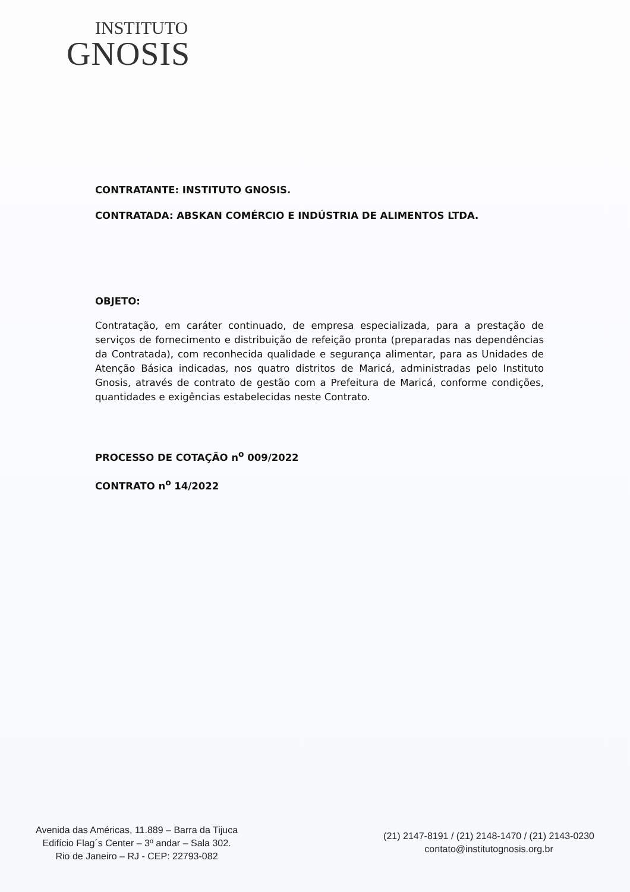INSTITUTO
GNOSIS
CONTRATANTE: INSTITUTO GNOSIS.
CONTRATADA: ABSKAN COMÉRCIO E INDÚSTRIA DE ALIMENTOS LTDA.
OBJETO:
Contratação, em caráter continuado, de empresa especializada, para a prestação de serviços de fornecimento e distribuição de refeição pronta (preparadas nas dependências da Contratada), com reconhecida qualidade e segurança alimentar, para as Unidades de Atenção Básica indicadas, nos quatro distritos de Maricá, administradas pelo Instituto Gnosis, através de contrato de gestão com a Prefeitura de Maricá, conforme condições, quantidades e exigências estabelecidas neste Contrato.
PROCESSO DE COTAÇÃO n<sup>o</sup> 009/2022
CONTRATO n<sup>o</sup> 14/2022
Avenida das Américas, 11.889 – Barra da Tijuca
Edifício Flag´s Center – 3º andar – Sala 302.
Rio de Janeiro – RJ - CEP: 22793-082
(21) 2147-8191 / (21) 2148-1470 / (21) 2143-0230
contato@institutognosis.org.br